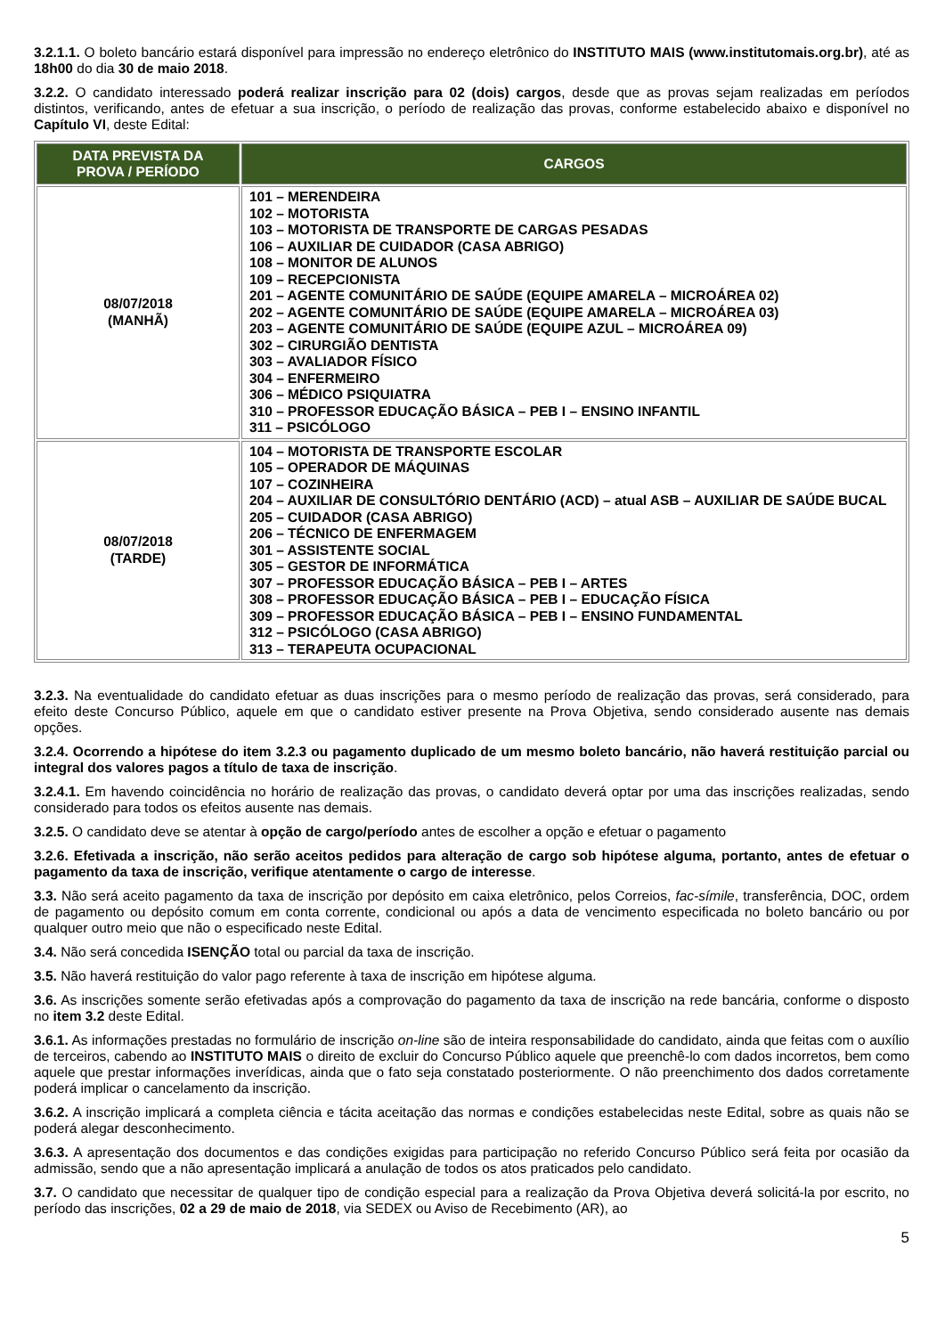3.2.1.1. O boleto bancário estará disponível para impressão no endereço eletrônico do INSTITUTO MAIS (www.institutomais.org.br), até as 18h00 do dia 30 de maio 2018.
3.2.2. O candidato interessado poderá realizar inscrição para 02 (dois) cargos, desde que as provas sejam realizadas em períodos distintos, verificando, antes de efetuar a sua inscrição, o período de realização das provas, conforme estabelecido abaixo e disponível no Capítulo VI, deste Edital:
| DATA PREVISTA DA PROVA / PERÍODO | CARGOS |
| --- | --- |
| 08/07/2018 (MANHÃ) | 101 – MERENDEIRA 102 – MOTORISTA 103 – MOTORISTA DE TRANSPORTE DE CARGAS PESADAS 106 – AUXILIAR DE CUIDADOR (CASA ABRIGO) 108 – MONITOR DE ALUNOS 109 – RECEPCIONISTA 201 – AGENTE COMUNITÁRIO DE SAÚDE (EQUIPE AMARELA – MICROÁREA 02) 202 – AGENTE COMUNITÁRIO DE SAÚDE (EQUIPE AMARELA – MICROÁREA 03) 203 – AGENTE COMUNITÁRIO DE SAÚDE (EQUIPE AZUL – MICROÁREA 09) 302 – CIRURGIÃO DENTISTA 303 – AVALIADOR FÍSICO 304 – ENFERMEIRO 306 – MÉDICO PSIQUIATRA 310 – PROFESSOR EDUCAÇÃO BÁSICA – PEB I – ENSINO INFANTIL 311 – PSICÓLOGO |
| 08/07/2018 (TARDE) | 104 – MOTORISTA DE TRANSPORTE ESCOLAR 105 – OPERADOR DE MÁQUINAS 107 – COZINHEIRA 204 – AUXILIAR DE CONSULTÓRIO DENTÁRIO (ACD) – atual ASB – AUXILIAR DE SAÚDE BUCAL 205 – CUIDADOR (CASA ABRIGO) 206 – TÉCNICO DE ENFERMAGEM 301 – ASSISTENTE SOCIAL 305 – GESTOR DE INFORMÁTICA 307 – PROFESSOR EDUCAÇÃO BÁSICA – PEB I – ARTES 308 – PROFESSOR EDUCAÇÃO BÁSICA – PEB I – EDUCAÇÃO FÍSICA 309 – PROFESSOR EDUCAÇÃO BÁSICA – PEB I – ENSINO FUNDAMENTAL 312 – PSICÓLOGO (CASA ABRIGO) 313 – TERAPEUTA OCUPACIONAL |
3.2.3. Na eventualidade do candidato efetuar as duas inscrições para o mesmo período de realização das provas, será considerado, para efeito deste Concurso Público, aquele em que o candidato estiver presente na Prova Objetiva, sendo considerado ausente nas demais opções.
3.2.4. Ocorrendo a hipótese do item 3.2.3 ou pagamento duplicado de um mesmo boleto bancário, não haverá restituição parcial ou integral dos valores pagos a título de taxa de inscrição.
3.2.4.1. Em havendo coincidência no horário de realização das provas, o candidato deverá optar por uma das inscrições realizadas, sendo considerado para todos os efeitos ausente nas demais.
3.2.5. O candidato deve se atentar à opção de cargo/período antes de escolher a opção e efetuar o pagamento
3.2.6. Efetivada a inscrição, não serão aceitos pedidos para alteração de cargo sob hipótese alguma, portanto, antes de efetuar o pagamento da taxa de inscrição, verifique atentamente o cargo de interesse.
3.3. Não será aceito pagamento da taxa de inscrição por depósito em caixa eletrônico, pelos Correios, fac-símile, transferência, DOC, ordem de pagamento ou depósito comum em conta corrente, condicional ou após a data de vencimento especificada no boleto bancário ou por qualquer outro meio que não o especificado neste Edital.
3.4. Não será concedida ISENÇÃO total ou parcial da taxa de inscrição.
3.5. Não haverá restituição do valor pago referente à taxa de inscrição em hipótese alguma.
3.6. As inscrições somente serão efetivadas após a comprovação do pagamento da taxa de inscrição na rede bancária, conforme o disposto no item 3.2 deste Edital.
3.6.1. As informações prestadas no formulário de inscrição on-line são de inteira responsabilidade do candidato, ainda que feitas com o auxílio de terceiros, cabendo ao INSTITUTO MAIS o direito de excluir do Concurso Público aquele que preenchê-lo com dados incorretos, bem como aquele que prestar informações inverídicas, ainda que o fato seja constatado posteriormente. O não preenchimento dos dados corretamente poderá implicar o cancelamento da inscrição.
3.6.2. A inscrição implicará a completa ciência e tácita aceitação das normas e condições estabelecidas neste Edital, sobre as quais não se poderá alegar desconhecimento.
3.6.3. A apresentação dos documentos e das condições exigidas para participação no referido Concurso Público será feita por ocasião da admissão, sendo que a não apresentação implicará a anulação de todos os atos praticados pelo candidato.
3.7. O candidato que necessitar de qualquer tipo de condição especial para a realização da Prova Objetiva deverá solicitá-la por escrito, no período das inscrições, 02 a 29 de maio de 2018, via SEDEX ou Aviso de Recebimento (AR), ao
5